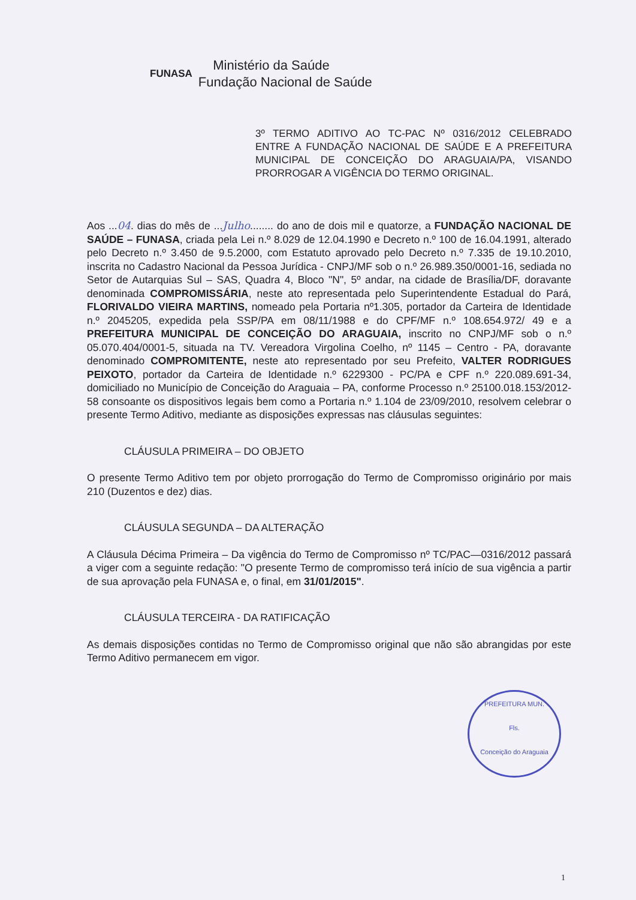FUNASA
Ministério da Saúde
Fundação Nacional de Saúde
3º TERMO ADITIVO AO TC-PAC Nº 0316/2012 CELEBRADO ENTRE A FUNDAÇÃO NACIONAL DE SAÚDE E A PREFEITURA MUNICIPAL DE CONCEIÇÃO DO ARAGUAIA/PA, VISANDO PRORROGAR A VIGÊNCIA DO TERMO ORIGINAL.
Aos ...04. dias do mês de ...Julho........ do ano de dois mil e quatorze, a FUNDAÇÃO NACIONAL DE SAÚDE – FUNASA, criada pela Lei n.º 8.029 de 12.04.1990 e Decreto n.º 100 de 16.04.1991, alterado pelo Decreto n.º 3.450 de 9.5.2000, com Estatuto aprovado pelo Decreto n.º 7.335 de 19.10.2010, inscrita no Cadastro Nacional da Pessoa Jurídica - CNPJ/MF sob o n.º 26.989.350/0001-16, sediada no Setor de Autarquias Sul – SAS, Quadra 4, Bloco "N", 5º andar, na cidade de Brasília/DF, doravante denominada COMPROMISSÁRIA, neste ato representada pelo Superintendente Estadual do Pará, FLORIVALDO VIEIRA MARTINS, nomeado pela Portaria nº1.305, portador da Carteira de Identidade n.º 2045205, expedida pela SSP/PA em 08/11/1988 e do CPF/MF n.º 108.654.972/ 49 e a PREFEITURA MUNICIPAL DE CONCEIÇÃO DO ARAGUAIA, inscrito no CNPJ/MF sob o n.º 05.070.404/0001-5, situada na TV. Vereadora Virgolina Coelho, nº 1145 – Centro - PA, doravante denominado COMPROMITENTE, neste ato representado por seu Prefeito, VALTER RODRIGUES PEIXOTO, portador da Carteira de Identidade n.º 6229300 - PC/PA e CPF n.º 220.089.691-34, domiciliado no Município de Conceição do Araguaia – PA, conforme Processo n.º 25100.018.153/2012-58 consoante os dispositivos legais bem como a Portaria n.º 1.104 de 23/09/2010, resolvem celebrar o presente Termo Aditivo, mediante as disposições expressas nas cláusulas seguintes:
CLÁUSULA PRIMEIRA – DO OBJETO
O presente Termo Aditivo tem por objeto prorrogação do Termo de Compromisso originário por mais 210 (Duzentos e dez) dias.
CLÁUSULA SEGUNDA – DA ALTERAÇÃO
A Cláusula Décima Primeira – Da vigência do Termo de Compromisso nº TC/PAC—0316/2012 passará a viger com a seguinte redação: "O presente Termo de compromisso terá início de sua vigência a partir de sua aprovação pela FUNASA e, o final, em 31/01/2015".
CLÁUSULA TERCEIRA - DA RATIFICAÇÃO
As demais disposições contidas no Termo de Compromisso original que não são abrangidas por este Termo Aditivo permanecem em vigor.
PREFEITURA MUN.
Fls.
Conceição do Araguaia
1